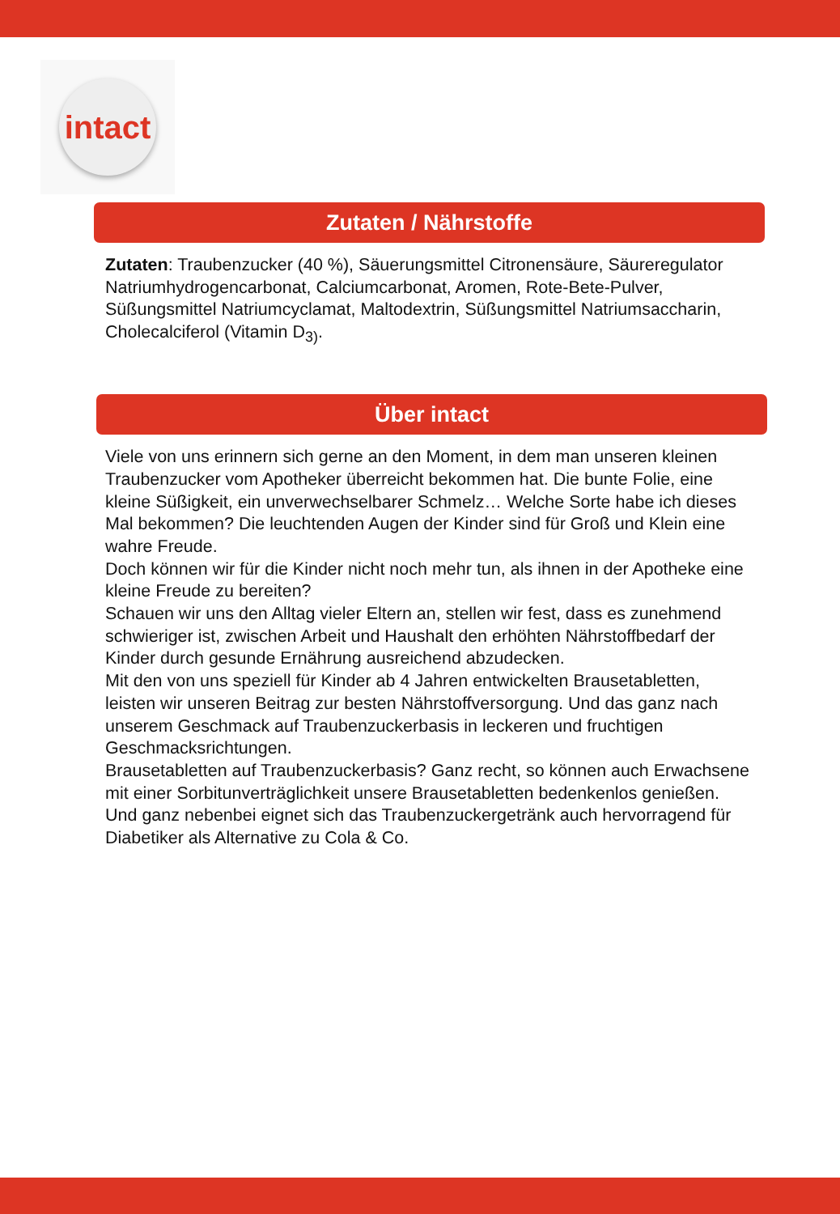intact
Zutaten / Nährstoffe
Zutaten: Traubenzucker (40 %), Säuerungsmittel Citronensäure, Säureregulator Natriumhydrogencarbonat, Calciumcarbonat, Aromen, Rote-Bete-Pulver, Süßungsmittel Natriumcyclamat, Maltodextrin, Süßungsmittel Natriumsaccharin, Cholecalciferol (Vitamin D<sub>3)</sub>.
Über intact
Viele von uns erinnern sich gerne an den Moment, in dem man unseren kleinen Traubenzucker vom Apotheker überreicht bekommen hat. Die bunte Folie, eine kleine Süßigkeit, ein unverwechselbarer Schmelz… Welche Sorte habe ich dieses Mal bekommen? Die leuchtenden Augen der Kinder sind für Groß und Klein eine wahre Freude.
Doch können wir für die Kinder nicht noch mehr tun, als ihnen in der Apotheke eine kleine Freude zu bereiten?
Schauen wir uns den Alltag vieler Eltern an, stellen wir fest, dass es zunehmend schwieriger ist, zwischen Arbeit und Haushalt den erhöhten Nährstoffbedarf der Kinder durch gesunde Ernährung ausreichend abzudecken.
Mit den von uns speziell für Kinder ab 4 Jahren entwickelten Brausetabletten, leisten wir unseren Beitrag zur besten Nährstoffversorgung. Und das ganz nach unserem Geschmack auf Traubenzuckerbasis in leckeren und fruchtigen Geschmacksrichtungen.
Brausetabletten auf Traubenzuckerbasis? Ganz recht, so können auch Erwachsene mit einer Sorbitunverträglichkeit unsere Brausetabletten bedenkenlos genießen. Und ganz nebenbei eignet sich das Traubenzuckergetränk auch hervorragend für Diabetiker als Alternative zu Cola & Co.